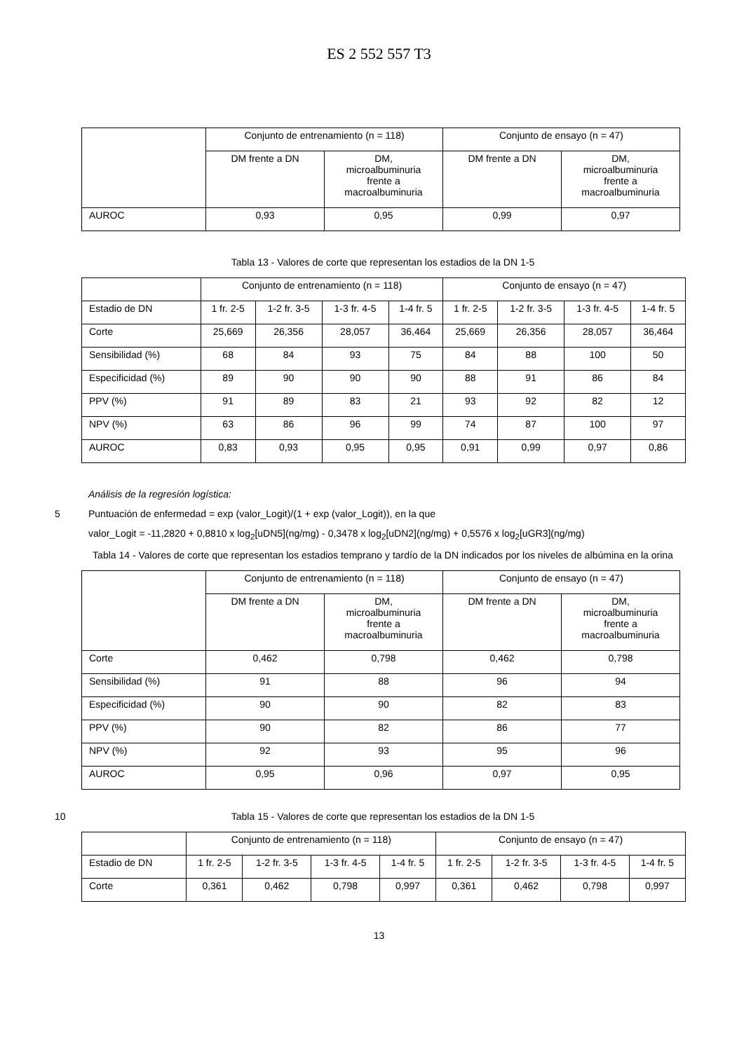ES 2 552 557 T3
| | Conjunto de entrenamiento (n = 118) | | Conjunto de ensayo (n = 47) | |
| | DM frente a DN | DM, microalbuminuria frente a macroalbuminuria | DM frente a DN | DM, microalbuminuria frente a macroalbuminuria |
| AUROC | 0,93 | 0,95 | 0,99 | 0,97 |
Tabla 13 - Valores de corte que representan los estadios de la DN 1-5
| | Conjunto de entrenamiento (n = 118) | | | | Conjunto de ensayo (n = 47) | | | |
| Estadio de DN | 1 fr. 2-5 | 1-2 fr. 3-5 | 1-3 fr. 4-5 | 1-4 fr. 5 | 1 fr. 2-5 | 1-2 fr. 3-5 | 1-3 fr. 4-5 | 1-4 fr. 5 |
| Corte | 25,669 | 26,356 | 28,057 | 36,464 | 25,669 | 26,356 | 28,057 | 36,464 |
| Sensibilidad (%) | 68 | 84 | 93 | 75 | 84 | 88 | 100 | 50 |
| Especificidad (%) | 89 | 90 | 90 | 90 | 88 | 91 | 86 | 84 |
| PPV (%) | 91 | 89 | 83 | 21 | 93 | 92 | 82 | 12 |
| NPV (%) | 63 | 86 | 96 | 99 | 74 | 87 | 100 | 97 |
| AUROC | 0,83 | 0,93 | 0,95 | 0,95 | 0,91 | 0,99 | 0,97 | 0,86 |
Análisis de la regresión logística:
5
Puntuación de enfermedad = exp (valor_Logit)/(1 + exp (valor_Logit)), en la que
valor_Logit = -11,2820 + 0,8810 x log<sub>2</sub>[uDN5](ng/mg) - 0,3478 x log<sub>2</sub>[uDN2](ng/mg) + 0,5576 x log<sub>2</sub>[uGR3](ng/mg)
Tabla 14 - Valores de corte que representan los estadios temprano y tardío de la DN indicados por los niveles de albúmina en la orina
| | Conjunto de entrenamiento (n = 118) | | Conjunto de ensayo (n = 47) | |
| | DM frente a DN | DM, microalbuminuria frente a macroalbuminuria | DM frente a DN | DM, microalbuminuria frente a macroalbuminuria |
| Corte | 0,462 | 0,798 | 0,462 | 0,798 |
| Sensibilidad (%) | 91 | 88 | 96 | 94 |
| Especificidad (%) | 90 | 90 | 82 | 83 |
| PPV (%) | 90 | 82 | 86 | 77 |
| NPV (%) | 92 | 93 | 95 | 96 |
| AUROC | 0,95 | 0,96 | 0,97 | 0,95 |
10
Tabla 15 - Valores de corte que representan los estadios de la DN 1-5
| | Conjunto de entrenamiento (n = 118) | | | | Conjunto de ensayo (n = 47) | | | |
| Estadio de DN | 1 fr. 2-5 | 1-2 fr. 3-5 | 1-3 fr. 4-5 | 1-4 fr. 5 | 1 fr. 2-5 | 1-2 fr. 3-5 | 1-3 fr. 4-5 | 1-4 fr. 5 |
| Corte | 0,361 | 0,462 | 0,798 | 0,997 | 0,361 | 0,462 | 0,798 | 0,997 |
13